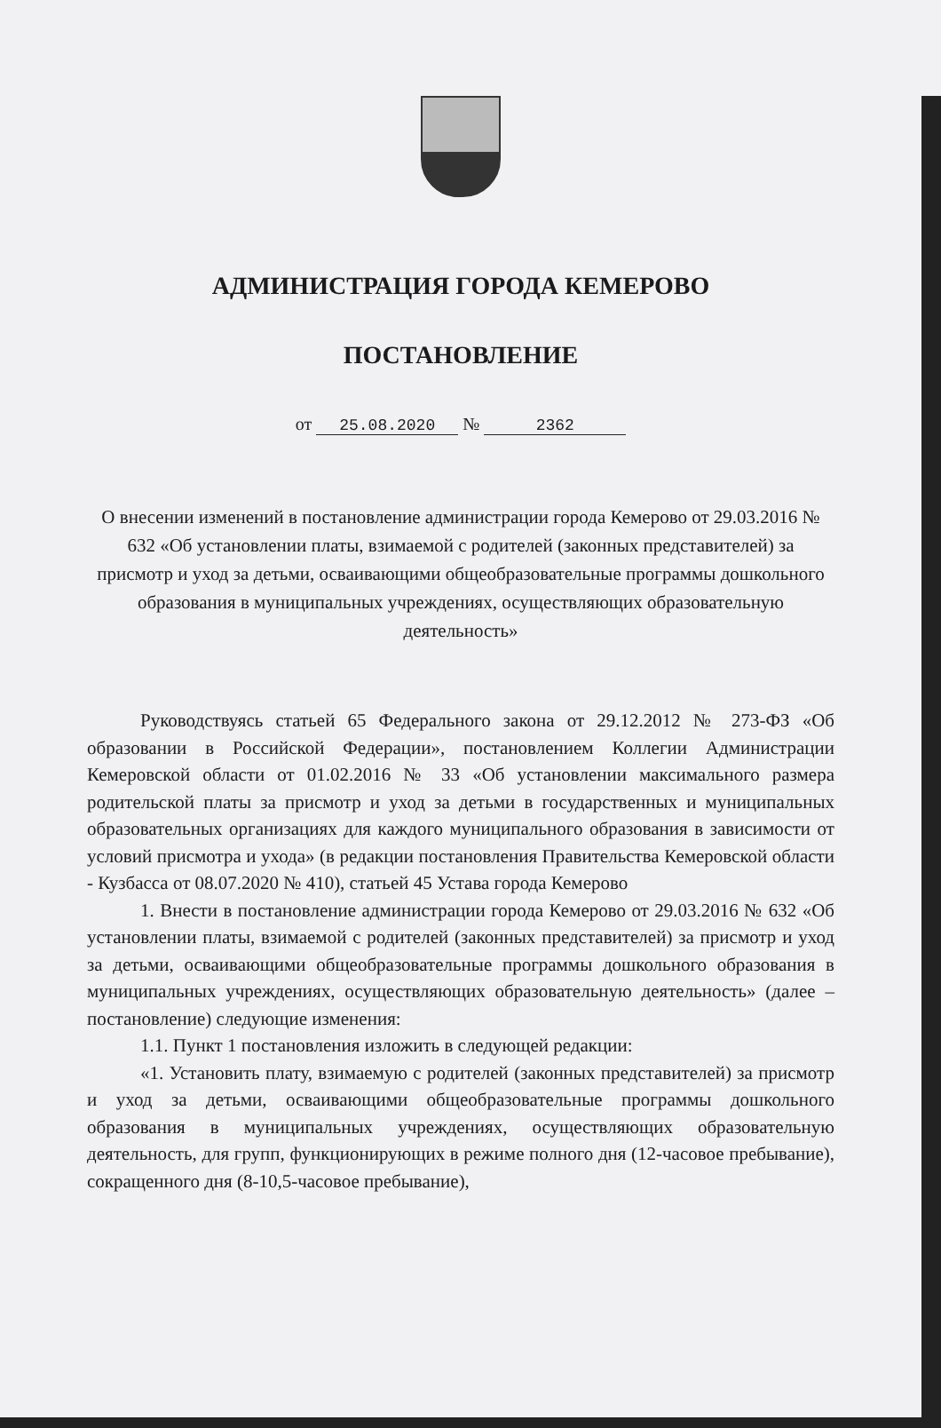АДМИНИСТРАЦИЯ ГОРОДА КЕМЕРОВО
ПОСТАНОВЛЕНИЕ
от 25.08.2020 № 2362
О внесении изменений в постановление администрации города Кемерово от 29.03.2016 № 632 «Об установлении платы, взимаемой с родителей (законных представителей) за присмотр и уход за детьми, осваивающими общеобразовательные программы дошкольного образования в муниципальных учреждениях, осуществляющих образовательную деятельность»
Руководствуясь статьей 65 Федерального закона от 29.12.2012 № 273-ФЗ «Об образовании в Российской Федерации», постановлением Коллегии Администрации Кемеровской области от 01.02.2016 № 33 «Об установлении максимального размера родительской платы за присмотр и уход за детьми в государственных и муниципальных образовательных организациях для каждого муниципального образования в зависимости от условий присмотра и ухода» (в редакции постановления Правительства Кемеровской области - Кузбасса от 08.07.2020 № 410), статьей 45 Устава города Кемерово
1. Внести в постановление администрации города Кемерово от 29.03.2016 № 632 «Об установлении платы, взимаемой с родителей (законных представителей) за присмотр и уход за детьми, осваивающими общеобразовательные программы дошкольного образования в муниципальных учреждениях, осуществляющих образовательную деятельность» (далее – постановление) следующие изменения:
1.1. Пункт 1 постановления изложить в следующей редакции:
«1. Установить плату, взимаемую с родителей (законных представителей) за присмотр и уход за детьми, осваивающими общеобразовательные программы дошкольного образования в муниципальных учреждениях, осуществляющих образовательную деятельность, для групп, функционирующих в режиме полного дня (12-часовое пребывание), сокращенного дня (8-10,5-часовое пребывание),